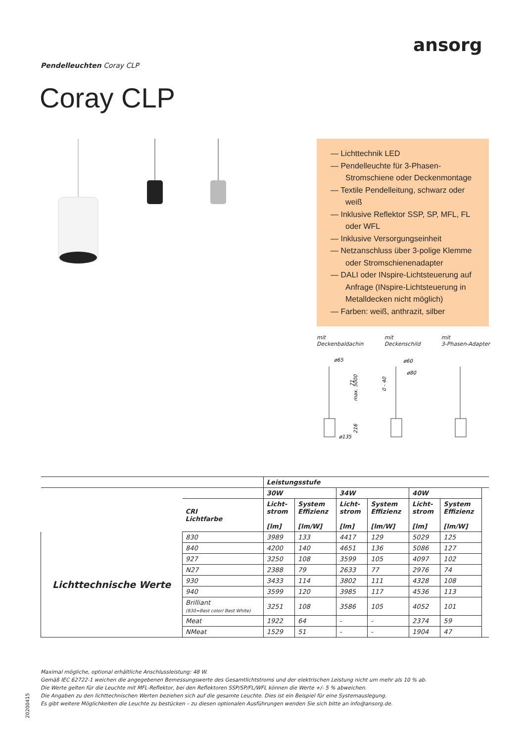ansorg
Pendelleuchten Coray CLP
Coray CLP
— Lichttechnik LED
— Pendelleuchte für 3-Phasen-Stromschiene oder Deckenmontage
— Textile Pendelleitung, schwarz oder weiß
— Inklusive Reflektor SSP, SP, MFL, FL oder WFL
— Inklusive Versorgungseinheit
— Netzanschluss über 3-polige Klemme oder Stromschienenadapter
— DALI oder INspire-Lichtsteuerung auf Anfrage (INspire-Lichtsteuerung in Metalldecken nicht möglich)
— Farben: weiß, anthrazit, silber
mit
Deckenbaldachin
mit
Deckenschild
mit
3-Phasen-Adapter
ø65
ø135
ø60
ø80
71
max. 5000
216
0 - 40
| | | Leistungsstufe | | | | | | |
| | | 30W | | 34W | | 40W | | |
| | CRI Lichtfarbe | Licht- strom [lm] | System Effizienz [lm/W] | Licht- strom [lm] | System Effizienz [lm/W] | Licht- strom [lm] | System Effizienz [lm/W] | |
| Lichttechnische Werte | 830 | 3989 | 133 | 4417 | 129 | 5029 | 125 | |
| | 840 | 4200 | 140 | 4651 | 136 | 5086 | 127 | |
| | 927 | 3250 | 108 | 3599 | 105 | 4097 | 102 | |
| | N27 | 2388 | 79 | 2633 | 77 | 2976 | 74 | |
| | 930 | 3433 | 114 | 3802 | 111 | 4328 | 108 | |
| | 940 | 3599 | 120 | 3985 | 117 | 4536 | 113 | |
| | Brilliant (930=Best color/ Best White) | 3251 | 108 | 3586 | 105 | 4052 | 101 | |
| | Meat | 1922 | 64 | - | - | 2374 | 59 | |
| | NMeat | 1529 | 51 | - | - | 1904 | 47 | |
Maximal mögliche, optional erhältliche Anschlussleistung: 48 W.
Gemäß IEC 62722-1 weichen die angegebenen Bemessungswerte des Gesamtlichtstroms und der elektrischen Leistung nicht um mehr als 10 % ab.
Die Werte gelten für die Leuchte mit MFL-Reflektor, bei den Reflektoren SSP/SP/FL/WFL können die Werte +/- 5 % abweichen.
Die Angaben zu den lichttechnischen Werten beziehen sich auf die gesamte Leuchte. Dies ist ein Beispiel für eine Systemauslegung.
Es gibt weitere Möglichkeiten die Leuchte zu bestücken – zu diesen optionalen Ausführungen wenden Sie sich bitte an info@ansorg.de.
20200415